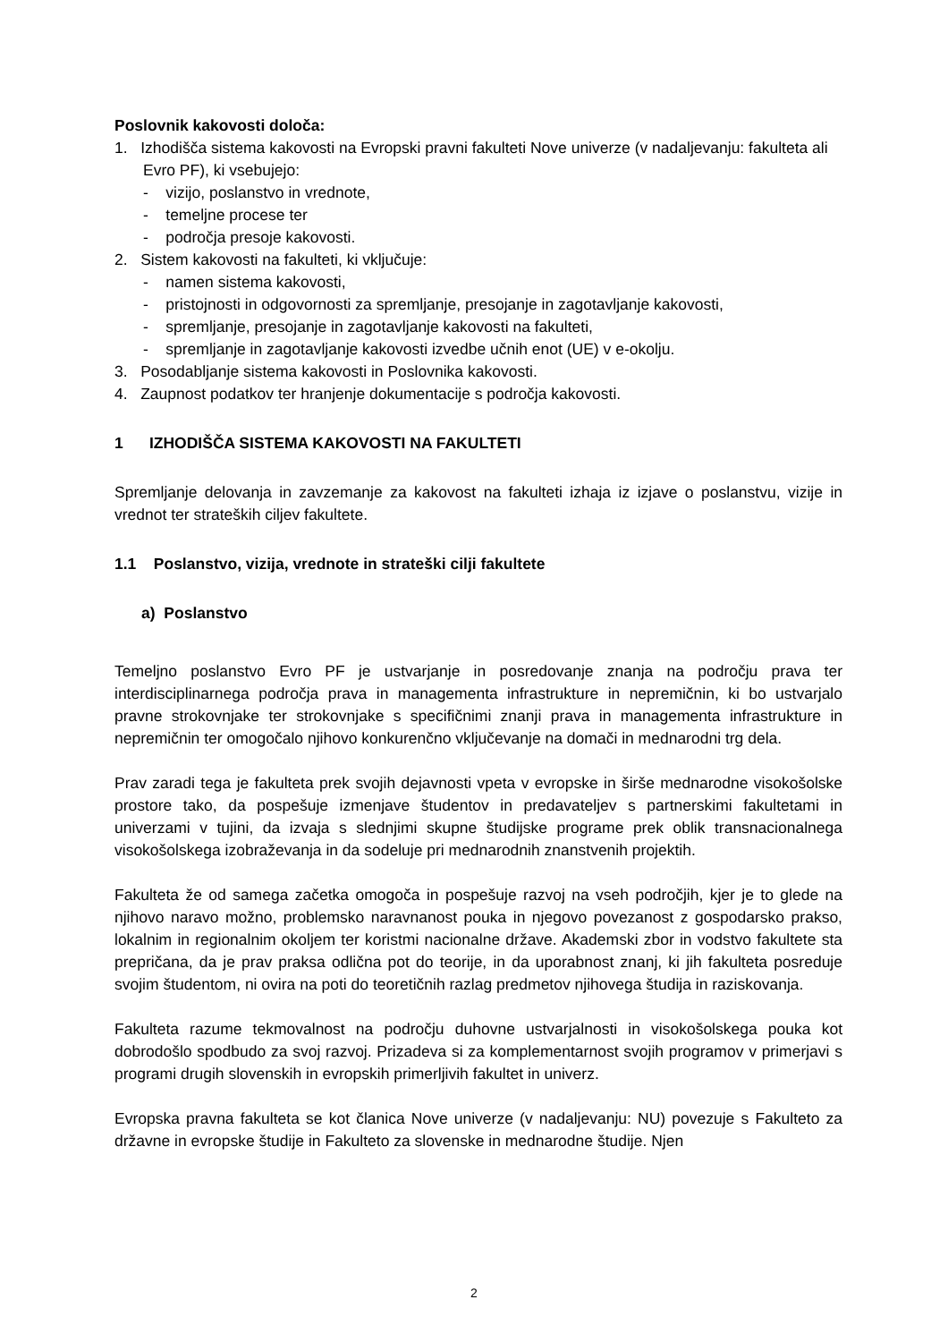Poslovnik kakovosti določa:
1. Izhodišča sistema kakovosti na Evropski pravni fakulteti Nove univerze (v nadaljevanju: fakulteta ali Evro PF), ki vsebujejo:
- vizijo, poslanstvo in vrednote,
- temeljne procese ter
- področja presoje kakovosti.
2. Sistem kakovosti na fakulteti, ki vključuje:
- namen sistema kakovosti,
- pristojnosti in odgovornosti za spremljanje, presojanje in zagotavljanje kakovosti,
- spremljanje, presojanje in zagotavljanje kakovosti na fakulteti,
- spremljanje in zagotavljanje kakovosti izvedbe učnih enot (UE) v e-okolju.
3. Posodabljanje sistema kakovosti in Poslovnika kakovosti.
4. Zaupnost podatkov ter hranjenje dokumentacije s področja kakovosti.
1 IZHODIŠČA SISTEMA KAKOVOSTI NA FAKULTETI
Spremljanje delovanja in zavzemanje za kakovost na fakulteti izhaja iz izjave o poslanstvu, vizije in vrednot ter strateških ciljev fakultete.
1.1 Poslanstvo, vizija, vrednote in strateški cilji fakultete
a) Poslanstvo
Temeljno poslanstvo Evro PF je ustvarjanje in posredovanje znanja na področju prava ter interdisciplinarnega področja prava in managementa infrastrukture in nepremičnin, ki bo ustvarjalo pravne strokovnjake ter strokovnjake s specifičnimi znanji prava in managementa infrastrukture in nepremičnin ter omogočalo njihovo konkurenčno vključevanje na domači in mednarodni trg dela.
Prav zaradi tega je fakulteta prek svojih dejavnosti vpeta v evropske in širše mednarodne visokošolske prostore tako, da pospešuje izmenjave študentov in predavateljev s partnerskimi fakultetami in univerzami v tujini, da izvaja s slednjimi skupne študijske programe prek oblik transnacionalnega visokošolskega izobraževanja in da sodeluje pri mednarodnih znanstvenih projektih.
Fakulteta že od samega začetka omogoča in pospešuje razvoj na vseh področjih, kjer je to glede na njihovo naravo možno, problemsko naravnanost pouka in njegovo povezanost z gospodarsko prakso, lokalnim in regionalnim okoljem ter koristmi nacionalne države. Akademski zbor in vodstvo fakultete sta prepričana, da je prav praksa odlična pot do teorije, in da uporabnost znanj, ki jih fakulteta posreduje svojim študentom, ni ovira na poti do teoretičnih razlag predmetov njihovega študija in raziskovanja.
Fakulteta razume tekmovalnost na področju duhovne ustvarjalnosti in visokošolskega pouka kot dobrodošlo spodbudo za svoj razvoj. Prizadeva si za komplementarnost svojih programov v primerjavi s programi drugih slovenskih in evropskih primerljivih fakultet in univerz.
Evropska pravna fakulteta se kot članica Nove univerze (v nadaljevanju: NU) povezuje s Fakulteto za državne in evropske študije in Fakulteto za slovenske in mednarodne študije. Njen
2